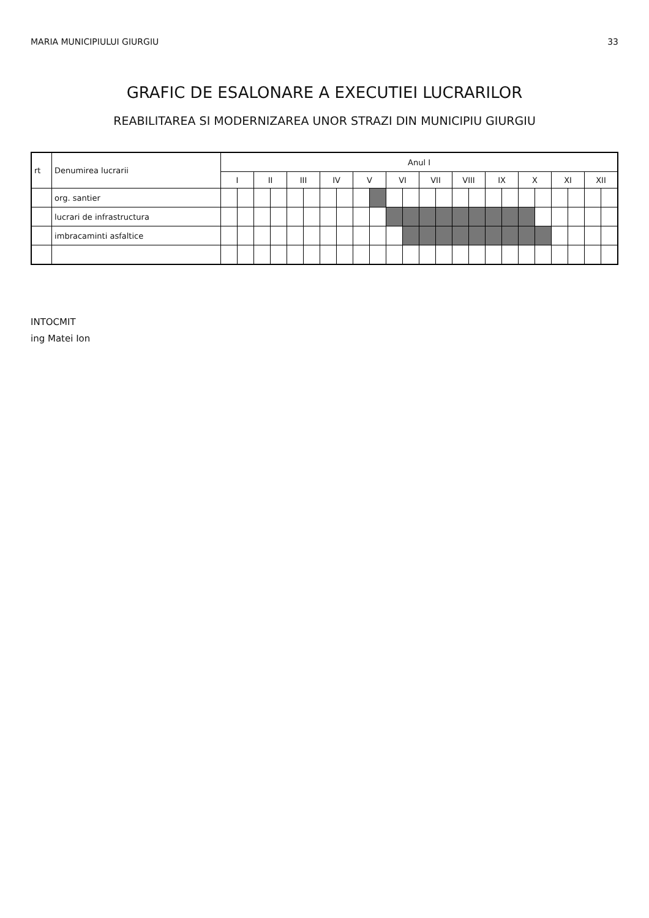MARIA MUNICIPIULUI GIURGIU 33
GRAFIC DE ESALONARE A EXECUTIEI LUCRARILOR
REABILITAREA SI MODERNIZAREA UNOR STRAZI DIN MUNICIPIU GIURGIU
| rt | Denumirea lucrarii | Anul I | | | | | | | | | | | | | | | | | | | | | | | |
| --- | --- | --- | --- | --- | --- | --- | --- | --- | --- | --- | --- | --- | --- | --- | --- | --- | --- | --- | --- | --- | --- | --- | --- | --- | --- |
| | | I | | II | | III | | IV | | V | | VI | | VII | | VIII | | IX | | X | | XI | | XII | |
| | org. santier | | | | | | | | | | | | | | | | | | | | | | | | |
| | lucrari de infrastructura | | | | | | | | | | | | | | | | | | | | | | | | |
| | imbracaminti asfaltice | | | | | | | | | | | | | | | | | | | | | | | | |
INTOCMIT
ing Matei Ion